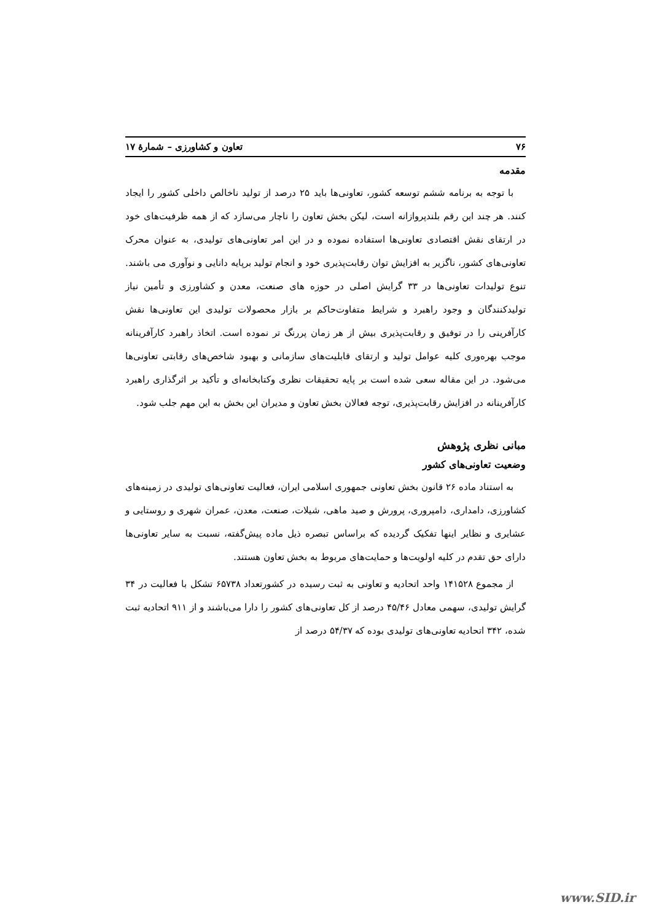۷۶ تعاون و کشاورزی – شمارۀ ۱۷
مقدمه
با توجه به برنامه ششم توسعه کشور، تعاونی‌ها باید ۲۵ درصد از تولید ناخالص داخلی کشور را ایجاد کنند. هر چند این رقم بلندپروازانه است، لیکن بخش تعاون را ناچار می‌سازد که از همه ظرفیت‌های خود در ارتقای نقش اقتصادی تعاونی‌ها استفاده نموده و در این امر تعاونی‌های تولیدی، به عنوان محرک تعاونی‌های کشور، ناگزیر به افزایش توان رقابت‌پذیری خود و انجام تولید برپایه دانایی و نوآوری می باشند. تنوع تولیدات تعاونی‌ها در ۳۳ گرایش اصلی در حوزه های صنعت، معدن و کشاورزی و تأمین نیاز تولیدکنندگان و وجود راهبرد و شرایط متفاوت‌حاکم بر بازار محصولات تولیدی این تعاونی‌ها نقش کارآفرینی را در توفیق و رقابت‌پذیری بیش از هر زمان پررنگ تر نموده است. اتخاذ راهبرد کارآفرینانه موجب بهره‌وری کلیه عوامل تولید و ارتقای قابلیت‌های سازمانی و بهبود شاخص‌های رقابتی تعاونی‌ها می‌شود. در این مقاله سعی شده است بر پایه تحقیقات نظری وکتابخانه‌ای و تأکید بر اثرگذاری راهبرد کارآفرینانه در افزایش رقابت‌پذیری، توجه فعالان بخش تعاون و مدیران این بخش به این مهم جلب شود.
مبانی نظری پژوهش
وضعیت تعاونی‌های کشور
به استناد ماده ۲۶ قانون بخش تعاونی جمهوری اسلامی ایران، فعالیت تعاونی‌های تولیدی در زمینه‌های کشاورزی، دامداری، دامپروری، پرورش و صید ماهی، شیلات، صنعت، معدن، عمران شهری و روستایی و عشایری و نظایر اینها تفکیک گردیده که براساس تبصره ذیل ماده پیش‌گفته، نسبت به سایر تعاونی‌ها دارای حق تقدم در کلیه اولویت‌ها و حمایت‌های مربوط به بخش تعاون هستند.
از مجموع ۱۴۱۵۲۸ واحد اتحادیه و تعاونی به ثبت رسیده در کشورتعداد ۶۵۷۳۸ تشکل با فعالیت در ۳۴ گرایش تولیدی، سهمی معادل ۴۵/۴۶ درصد از کل تعاونی‌های کشور را دارا می‌باشند و از ۹۱۱ اتحادیه ثبت شده، ۳۴۲ اتحادیه تعاونی‌های تولیدی بوده که ۵۴/۳۷ درصد از
www.SID.ir